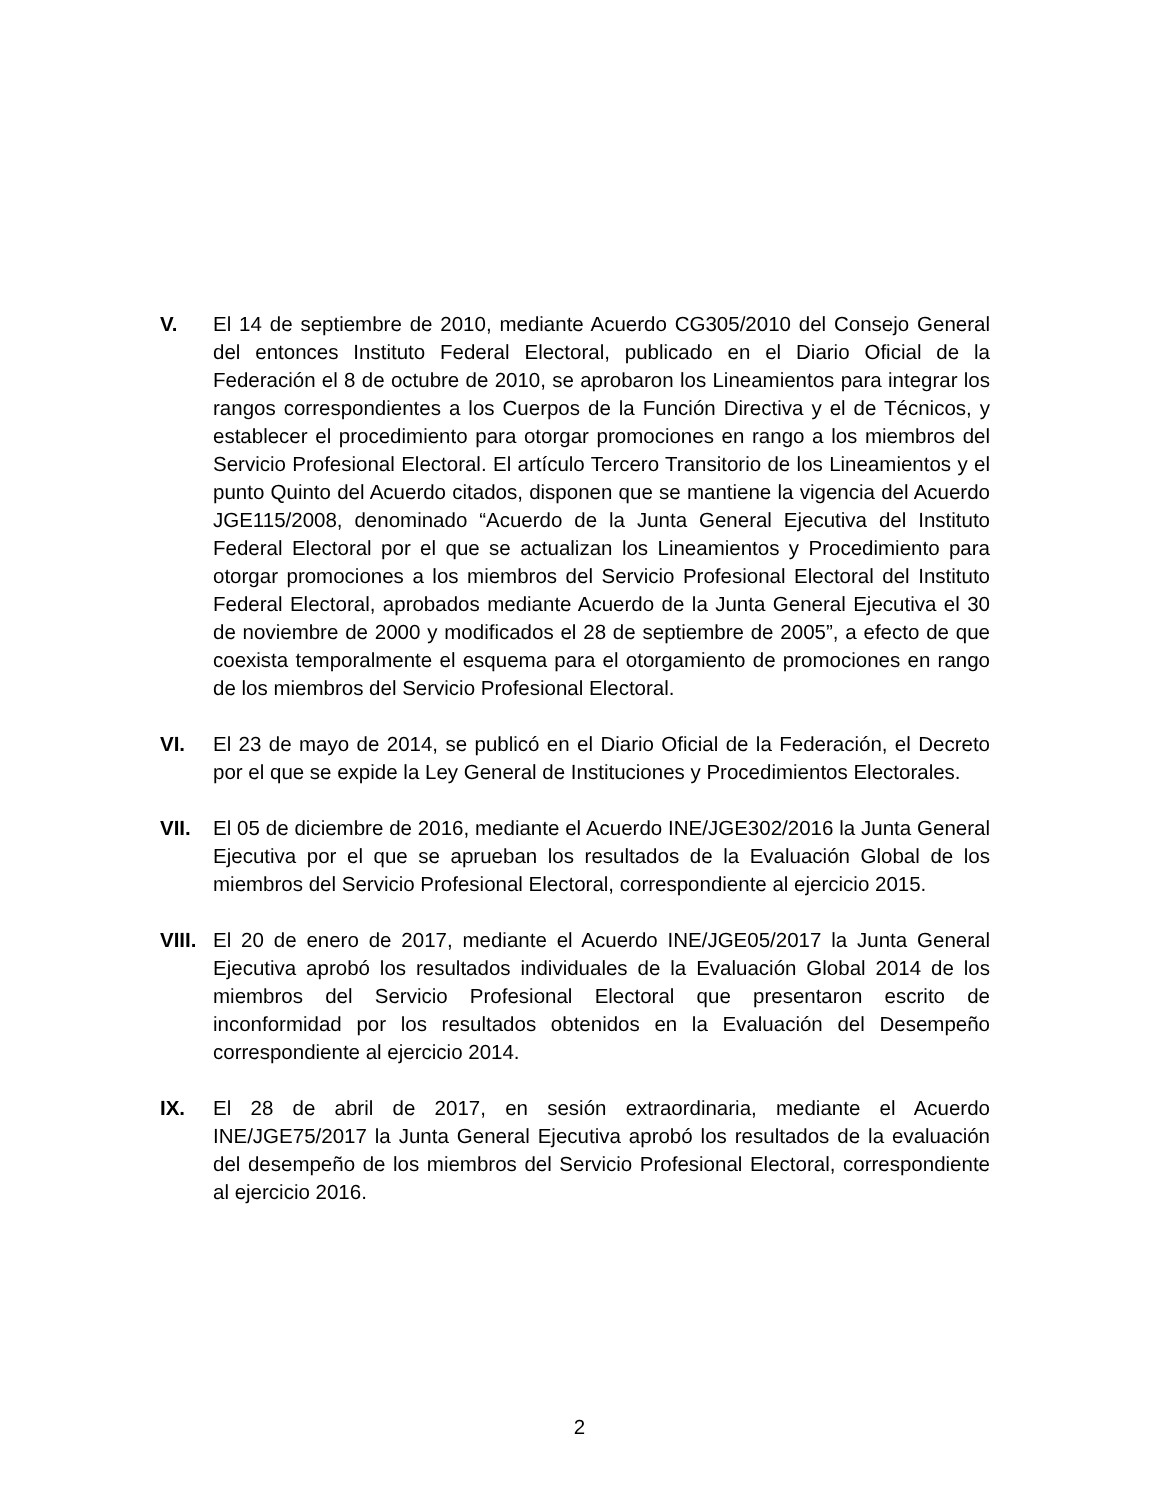V. El 14 de septiembre de 2010, mediante Acuerdo CG305/2010 del Consejo General del entonces Instituto Federal Electoral, publicado en el Diario Oficial de la Federación el 8 de octubre de 2010, se aprobaron los Lineamientos para integrar los rangos correspondientes a los Cuerpos de la Función Directiva y el de Técnicos, y establecer el procedimiento para otorgar promociones en rango a los miembros del Servicio Profesional Electoral. El artículo Tercero Transitorio de los Lineamientos y el punto Quinto del Acuerdo citados, disponen que se mantiene la vigencia del Acuerdo JGE115/2008, denominado “Acuerdo de la Junta General Ejecutiva del Instituto Federal Electoral por el que se actualizan los Lineamientos y Procedimiento para otorgar promociones a los miembros del Servicio Profesional Electoral del Instituto Federal Electoral, aprobados mediante Acuerdo de la Junta General Ejecutiva el 30 de noviembre de 2000 y modificados el 28 de septiembre de 2005”, a efecto de que coexista temporalmente el esquema para el otorgamiento de promociones en rango de los miembros del Servicio Profesional Electoral.
VI. El 23 de mayo de 2014, se publicó en el Diario Oficial de la Federación, el Decreto por el que se expide la Ley General de Instituciones y Procedimientos Electorales.
VII. El 05 de diciembre de 2016, mediante el Acuerdo INE/JGE302/2016 la Junta General Ejecutiva por el que se aprueban los resultados de la Evaluación Global de los miembros del Servicio Profesional Electoral, correspondiente al ejercicio 2015.
VIII.
El 20 de enero de 2017, mediante el Acuerdo INE/JGE05/2017 la Junta General Ejecutiva aprobó los resultados individuales de la Evaluación Global 2014 de los miembros del Servicio Profesional Electoral que presentaron escrito de inconformidad por los resultados obtenidos en la Evaluación del Desempeño correspondiente al ejercicio 2014.
IX. El 28 de abril de 2017, en sesión extraordinaria, mediante el Acuerdo INE/JGE75/2017 la Junta General Ejecutiva aprobó los resultados de la evaluación del desempeño de los miembros del Servicio Profesional Electoral, correspondiente al ejercicio 2016.
2